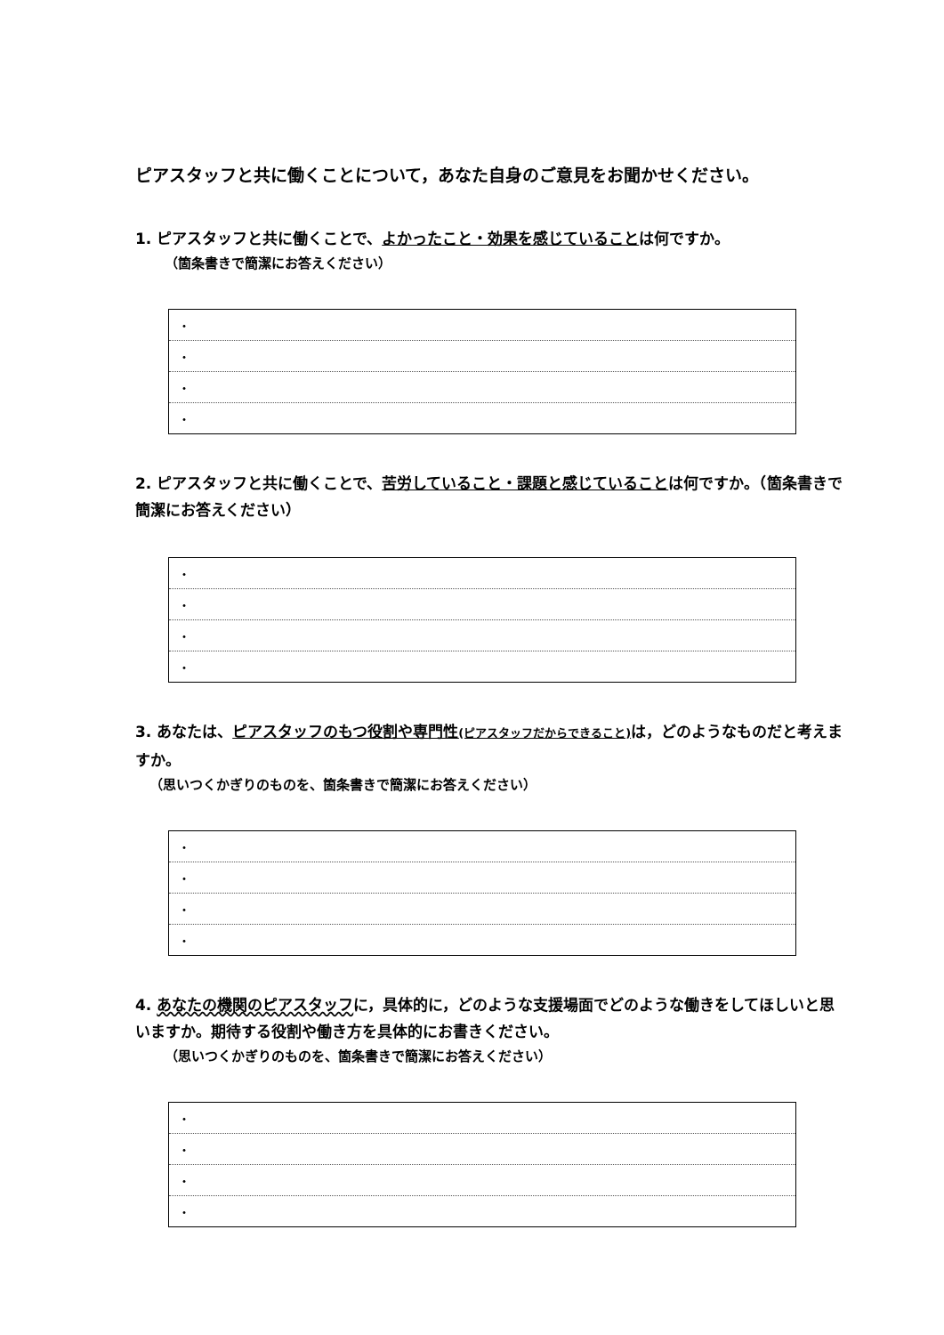ピアスタッフと共に働くことについて，あなた自身のご意見をお聞かせください。
1. ピアスタッフと共に働くことで、よかったこと・効果を感じていることは何ですか。
（箇条書きで簡潔にお答えください）
| ・ |
| ・ |
| ・ |
| ・ |
2. ピアスタッフと共に働くことで、苦労していること・課題と感じていることは何ですか。（箇条書きで簡潔にお答えください）
| ・ |
| ・ |
| ・ |
| ・ |
3. あなたは、ピアスタッフのもつ役割や専門性(ピアスタッフだからできること) は，どのようなものだと考えますか。
（思いつくかぎりのものを、箇条書きで簡潔にお答えください）
| ・ |
| ・ |
| ・ |
| ・ |
4. あなたの機関のピアスタッフに，具体的に，どのような支援場面でどのような働きをしてほしいと思いますか。期待する役割や働き方を具体的にお書きください。
（思いつくかぎりのものを、箇条書きで簡潔にお答えください）
| ・ |
| ・ |
| ・ |
| ・ |